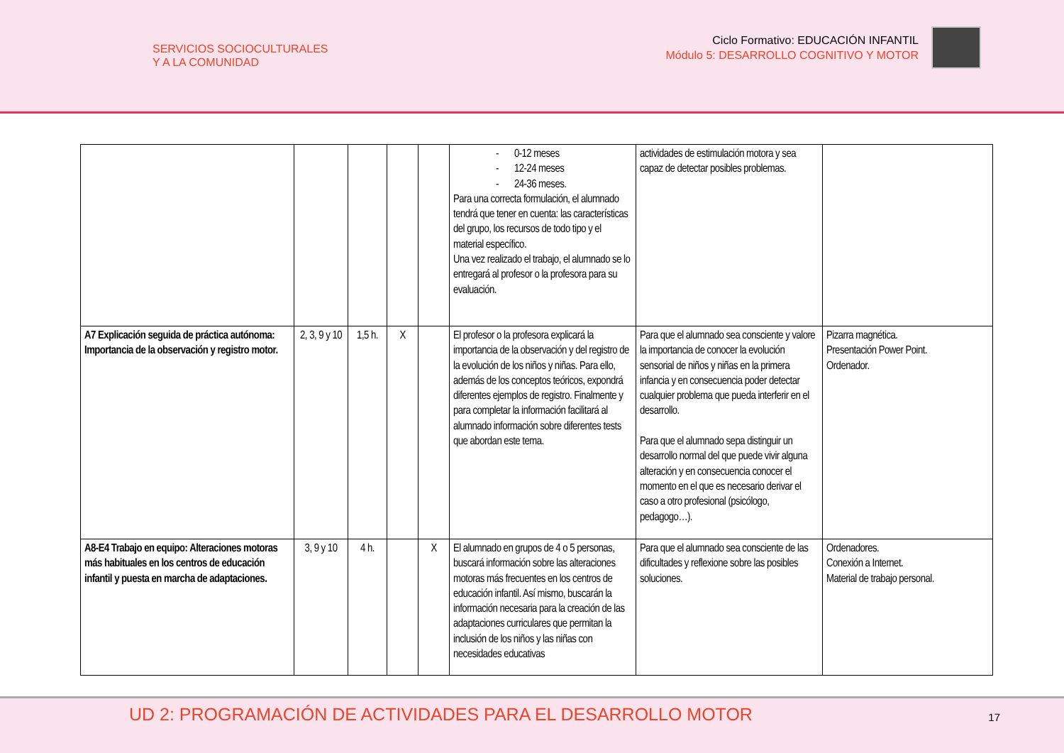SERVICIOS SOCIOCULTURALES
Y A LA COMUNIDAD
Ciclo Formativo: EDUCACIÓN INFANTIL
Módulo 5: DESARROLLO COGNITIVO Y MOTOR
| | | | | | - 0-12 meses - 12-24 meses - 24-36 meses. Para una correcta formulación, el alumnado tendrá que tener en cuenta: las características del grupo, los recursos de todo tipo y el material específico. Una vez realizado el trabajo, el alumnado se lo entregará al profesor o la profesora para su evaluación. | actividades de estimulación motora y sea capaz de detectar posibles problemas. | |
| A7 Explicación seguida de práctica autónoma: Importancia de la observación y registro motor. | 2, 3, 9 y 10 | 1,5 h. | X | | El profesor o la profesora explicará la importancia de la observación y del registro de la evolución de los niños y niñas. Para ello, además de los conceptos teóricos, expondrá diferentes ejemplos de registro. Finalmente y para completar la información facilitará al alumnado información sobre diferentes tests que abordan este tema. | Para que el alumnado sea consciente y valore la importancia de conocer la evolución sensorial de niños y niñas en la primera infancia y en consecuencia poder detectar cualquier problema que pueda interferir en el desarrollo. Para que el alumnado sepa distinguir un desarrollo normal del que puede vivir alguna alteración y en consecuencia conocer el momento en el que es necesario derivar el caso a otro profesional (psicólogo, pedagogo…). | Pizarra magnética. Presentación Power Point. Ordenador. |
| A8-E4 Trabajo en equipo: Alteraciones motoras más habituales en los centros de educación infantil y puesta en marcha de adaptaciones. | 3, 9 y 10 | 4 h. | | X | El alumnado en grupos de 4 o 5 personas, buscará información sobre las alteraciones motoras más frecuentes en los centros de educación infantil. Así mismo, buscarán la información necesaria para la creación de las adaptaciones curriculares que permitan la inclusión de los niños y las niñas con necesidades educativas | Para que el alumnado sea consciente de las dificultades y reflexione sobre las posibles soluciones. | Ordenadores. Conexión a Internet. Material de trabajo personal. |
UD 2: PROGRAMACIÓN DE ACTIVIDADES PARA EL DESARROLLO MOTOR
17